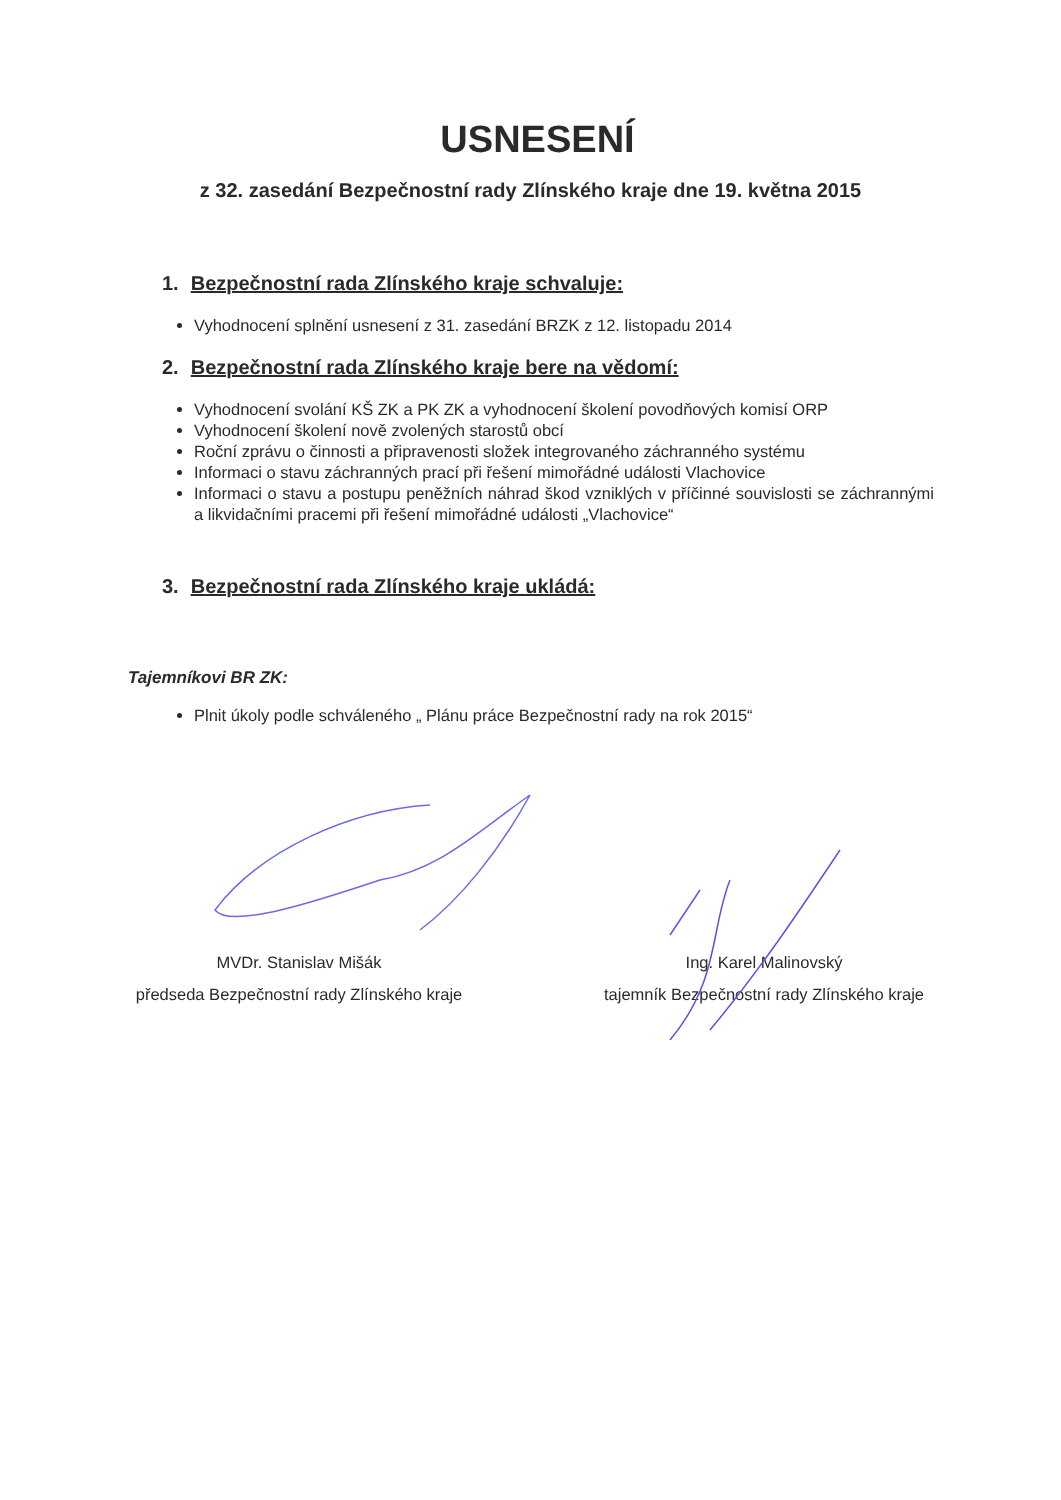USNESENÍ
z 32. zasedání Bezpečnostní rady Zlínského kraje dne 19. května 2015
1. Bezpečnostní rada Zlínského kraje schvaluje:
Vyhodnocení splnění usnesení z 31. zasedání BRZK z 12. listopadu 2014
2. Bezpečnostní rada Zlínského kraje bere na vědomí:
Vyhodnocení svolání KŠ ZK a PK ZK a vyhodnocení školení povodňových komisí ORP
Vyhodnocení školení nově zvolených starostů obcí
Roční zprávu o činnosti a připravenosti složek integrovaného záchranného systému
Informaci o stavu záchranných prací při řešení mimořádné události Vlachovice
Informaci o stavu a postupu peněžních náhrad škod vzniklých v příčinné souvislosti se záchrannými a likvidačními pracemi při řešení mimořádné události „Vlachovice“
3. Bezpečnostní rada Zlínského kraje ukládá:
Tajemníkovi BR ZK:
Plnit úkoly podle schváleného „ Plánu práce Bezpečnostní rady na rok 2015“
MVDr. Stanislav Mišák
předseda Bezpečnostní rady Zlínského kraje
Ing. Karel Malinovský
tajemník Bezpečnostní rady Zlínského kraje